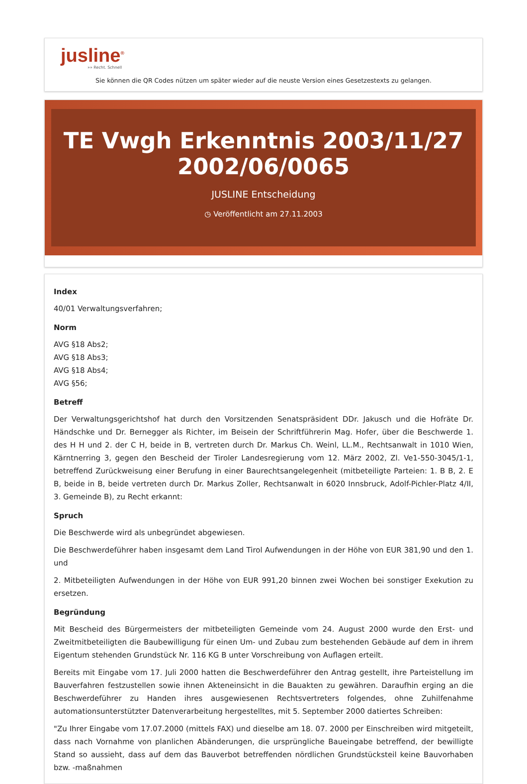jusline<sup>®</sup>
»» Recht. Schnell
Sie können die QR Codes nützen um später wieder auf die neuste Version eines Gesetzestexts zu gelangen.
TE Vwgh Erkenntnis 2003/11/27 2002/06/0065
JUSLINE Entscheidung
◷ Veröffentlicht am 27.11.2003
Index
40/01 Verwaltungsverfahren;
Norm
AVG §18 Abs2;
AVG §18 Abs3;
AVG §18 Abs4;
AVG §56;
Betreff
Der Verwaltungsgerichtshof hat durch den Vorsitzenden Senatspräsident DDr. Jakusch und die Hofräte Dr. Händschke und Dr. Bernegger als Richter, im Beisein der Schriftführerin Mag. Hofer, über die Beschwerde 1. des H H und 2. der C H, beide in B, vertreten durch Dr. Markus Ch. Weinl, LL.M., Rechtsanwalt in 1010 Wien, Kärntnerring 3, gegen den Bescheid der Tiroler Landesregierung vom 12. März 2002, Zl. Ve1-550-3045/1-1, betreffend Zurückweisung einer Berufung in einer Baurechtsangelegenheit (mitbeteiligte Parteien: 1. B B, 2. E B, beide in B, beide vertreten durch Dr. Markus Zoller, Rechtsanwalt in 6020 Innsbruck, Adolf-Pichler-Platz 4/II, 3. Gemeinde B), zu Recht erkannt:
Spruch
Die Beschwerde wird als unbegründet abgewiesen.
Die Beschwerdeführer haben insgesamt dem Land Tirol Aufwendungen in der Höhe von EUR 381,90 und den 1. und
2. Mitbeteiligten Aufwendungen in der Höhe von EUR 991,20 binnen zwei Wochen bei sonstiger Exekution zu ersetzen.
Begründung
Mit Bescheid des Bürgermeisters der mitbeteiligten Gemeinde vom 24. August 2000 wurde den Erst- und Zweitmitbeteiligten die Baubewilligung für einen Um- und Zubau zum bestehenden Gebäude auf dem in ihrem Eigentum stehenden Grundstück Nr. 116 KG B unter Vorschreibung von Auflagen erteilt.
Bereits mit Eingabe vom 17. Juli 2000 hatten die Beschwerdeführer den Antrag gestellt, ihre Parteistellung im Bauverfahren festzustellen sowie ihnen Akteneinsicht in die Bauakten zu gewähren. Daraufhin erging an die Beschwerdeführer zu Handen ihres ausgewiesenen Rechtsvertreters folgendes, ohne Zuhilfenahme automationsunterstützter Datenverarbeitung hergestelltes, mit 5. September 2000 datiertes Schreiben:
"Zu Ihrer Eingabe vom 17.07.2000 (mittels FAX) und dieselbe am 18. 07. 2000 per Einschreiben wird mitgeteilt, dass nach Vornahme von planlichen Abänderungen, die ursprüngliche Baueingabe betreffend, der bewilligte Stand so aussieht, dass auf dem das Bauverbot betreffenden nördlichen Grundstücksteil keine Bauvorhaben bzw. -maßnahmen